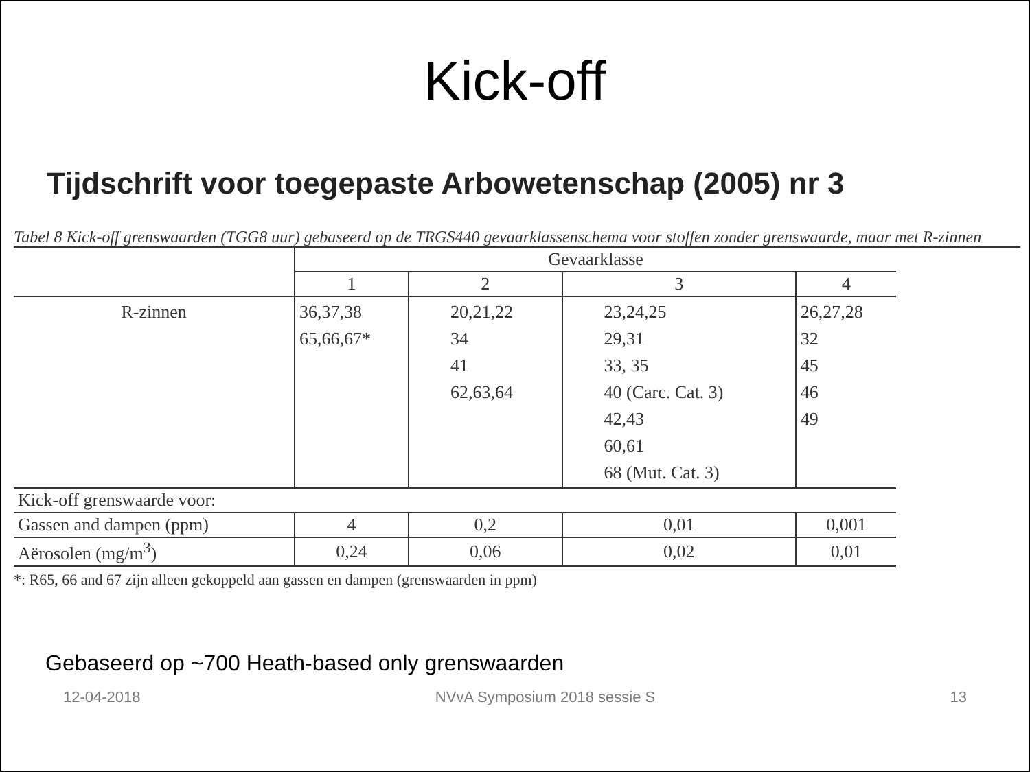Kick-off
Tijdschrift voor toegepaste Arbowetenschap (2005) nr 3
Tabel 8 Kick-off grenswaarden (TGG8 uur) gebaseerd op de TRGS440 gevaarklassenschema voor stoffen zonder grenswaarde, maar met R-zinnen
| | Gevaarklasse | | | |
| --- | --- | --- | --- | --- |
| | 1 | 2 | 3 | 4 |
| R-zinnen | 36,37,38 65,66,67* | 20,21,22 34 41 62,63,64 | 23,24,25 29,31 33, 35 40 (Carc. Cat. 3) 42,43 60,61 68 (Mut. Cat. 3) | 26,27,28 32 45 46 49 |
| Kick-off grenswaarde voor: | | | | |
| Gassen and dampen (ppm) | 4 | 0,2 | 0,01 | 0,001 |
| Aërosolen (mg/m<sup>3</sup>) | 0,24 | 0,06 | 0,02 | 0,01 |
*: R65, 66 and 67 zijn alleen gekoppeld aan gassen en dampen (grenswaarden in ppm)
Gebaseerd op ~700 Heath-based only grenswaarden
12-04-2018 NVvA Symposium 2018 sessie S 13